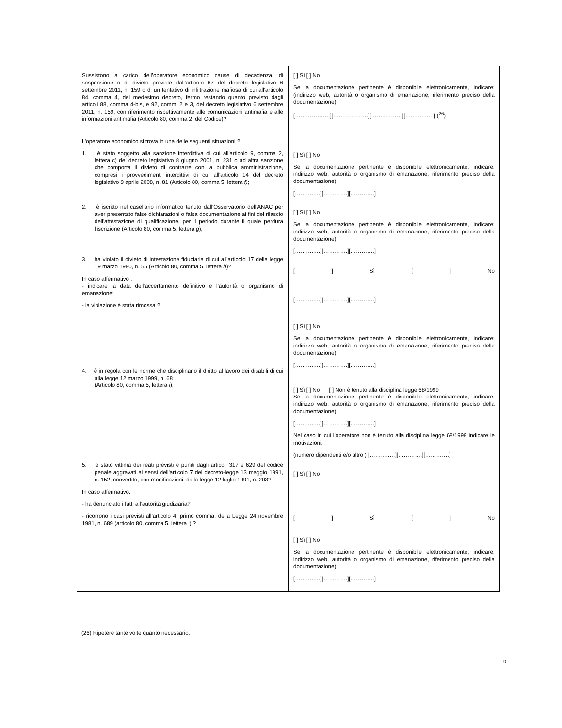| Sussistono a carico dell’operatore economico cause di decadenza, di sospensione o di divieto previste dall'articolo 67 del decreto legislativo 6 settembre 2011, n. 159 o di un tentativo di infiltrazione mafiosa di cui all'articolo 84, comma 4, del medesimo decreto, fermo restando quanto previsto dagli articoli 88, comma 4-bis, e 92, commi 2 e 3, del decreto legislativo 6 settembre 2011, n. 159, con riferimento rispettivamente alle comunicazioni antimafia e alle informazioni antimafia (Articolo 80, comma 2, del Codice)? | [ ] Sì [ ] No Se la documentazione pertinente è disponibile elettronicamente, indicare: (indirizzo web, autorità o organismo di emanazione, riferimento preciso della documentazione): [……………….][……………….][……..………][…..……..…] (<sup>26</sup>) |
| L’operatore economico si trova in una delle seguenti situazioni ? 1. è stato soggetto alla sanzione interdittiva di cui all'articolo 9, comma 2, lettera c) del decreto legislativo 8 giugno 2001, n. 231 o ad altra sanzione che comporta il divieto di contrarre con la pubblica amministrazione, compresi i provvedimenti interdittivi di cui all'articolo 14 del decreto legislativo 9 aprile 2008, n. 81 (Articolo 80, comma 5, lettera f) ; 2. è iscritto nel casellario informatico tenuto dall'Osservatorio dell'ANAC per aver presentato false dichiarazioni o falsa documentazione ai fini del rilascio dell'attestazione di qualificazione, per il periodo durante il quale perdura l'iscrizione (Articolo 80, comma 5, lettera g ); 3. ha violato il divieto di intestazione fiduciaria di cui all'articolo 17 della legge 19 marzo 1990, n. 55 (Articolo 80, comma 5, lettera h )? In caso affermativo : - indicare la data dell’accertamento definitivo e l’autorità o organismo di emanazione: - la violazione è stata rimossa ? 4. è in regola con le norme che disciplinano il diritto al lavoro dei disabili di cui alla legge 12 marzo 1999, n. 68 (Articolo 80, comma 5, lettera i ); 5. è stato vittima dei reati previsti e puniti dagli articoli 317 e 629 del codice penale aggravati ai sensi dell'articolo 7 del decreto-legge 13 maggio 1991, n. 152, convertito, con modificazioni, dalla legge 12 luglio 1991, n. 203? In caso affermativo: - ha denunciato i fatti all’autorità giudiziaria? - ricorrono i casi previsti all’articolo 4, primo comma, della Legge 24 novembre 1981, n. 689 (articolo 80, comma 5, lettera l) ? | [ ] Sì [ ] No Se la documentazione pertinente è disponibile elettronicamente, indicare: indirizzo web, autorità o organismo di emanazione, riferimento preciso della documentazione): [………..…][………….][………….] [ ] Sì [ ] No Se la documentazione pertinente è disponibile elettronicamente, indicare: indirizzo web, autorità o organismo di emanazione, riferimento preciso della documentazione): [………..…][………….][………….] [ ] Sì [ ] No [………..…][………….][………….] [ ] Sì [ ] No Se la documentazione pertinente è disponibile elettronicamente, indicare: indirizzo web, autorità o organismo di emanazione, riferimento preciso della documentazione): [………..…][………….][………….] [ ] Sì [ ] No [ ] Non è tenuto alla disciplina legge 68/1999 Se la documentazione pertinente è disponibile elettronicamente, indicare: indirizzo web, autorità o organismo di emanazione, riferimento preciso della documentazione): [………..…][………….][………….] Nel caso in cui l’operatore non è tenuto alla disciplina legge 68/1999 indicare le motivazioni: (numero dipendenti e/o altro ) [………..…][………….][………….] [ ] Sì [ ] No [ ] Sì [ ] No [ ] Sì [ ] No Se la documentazione pertinente è disponibile elettronicamente, indicare: indirizzo web, autorità o organismo di emanazione, riferimento preciso della documentazione): [………..…][………….][………….] |
(26) Ripetere tante volte quanto necessario.
9